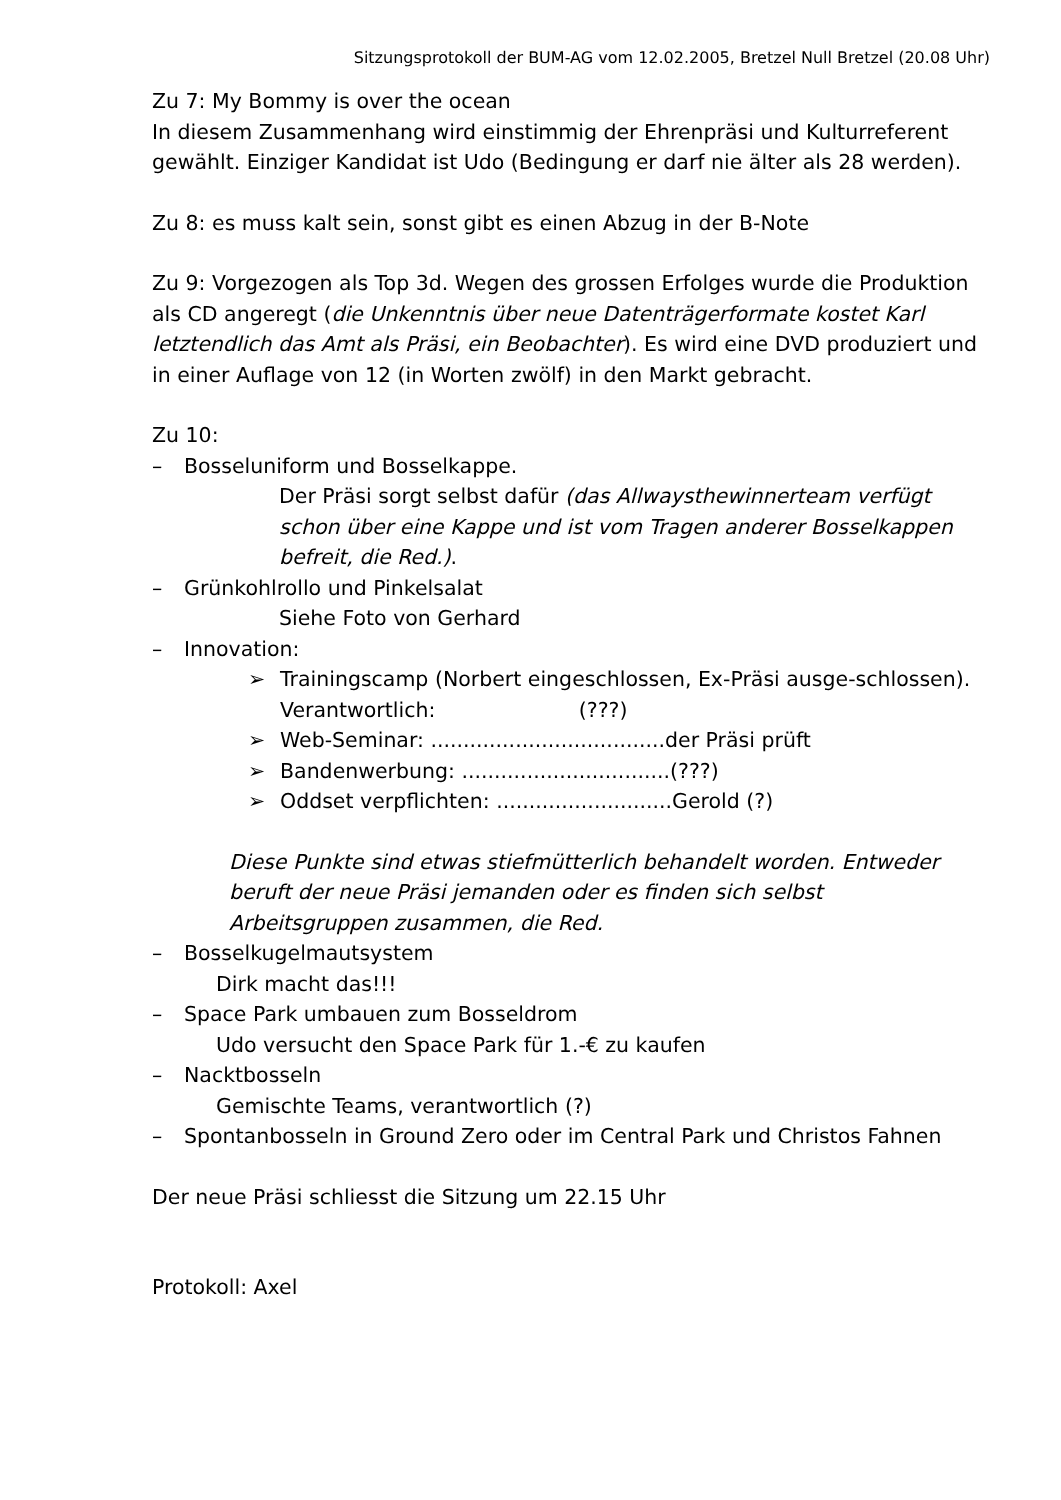Sitzungsprotokoll der BUM-AG vom 12.02.2005, Bretzel Null Bretzel (20.08 Uhr)
Zu 7: My Bommy is over the ocean
In diesem Zusammenhang wird einstimmig der Ehrenpräsi und Kulturreferent gewählt. Einziger Kandidat ist Udo (Bedingung er darf nie älter als 28 werden).
Zu 8: es muss kalt sein, sonst gibt es einen Abzug in der B-Note
Zu 9: Vorgezogen als Top 3d. Wegen des grossen Erfolges wurde die Produktion als CD angeregt (die Unkenntnis über neue Datenträgerformate kostet Karl letztendlich das Amt als Präsi, ein Beobachter). Es wird eine DVD produziert und in einer Auflage von 12 (in Worten zwölf) in den Markt gebracht.
Zu 10:
– Bosseluniform und Bosselkappe.
Der Präsi sorgt selbst dafür (das Allwaysthewinnerteam verfügt schon über eine Kappe und ist vom Tragen anderer Bosselkappen befreit, die Red.).
– Grünkohlrollo und Pinkelsalat
Siehe Foto von Gerhard
– Innovation:
➢ Trainingscamp (Norbert eingeschlossen, Ex-Präsi ausge-schlossen). Verantwortlich: (???)
➢ Web-Seminar: ....................................der Präsi prüft
➢ Bandenwerbung: ................................(???)
➢ Oddset verpflichten: ...........................Gerold (?)
Diese Punkte sind etwas stiefmütterlich behandelt worden. Entweder beruft der neue Präsi jemanden oder es finden sich selbst Arbeitsgruppen zusammen, die Red.
– Bosselkugelmautsystem
Dirk macht das!!!
– Space Park umbauen zum Bosseldrom
Udo versucht den Space Park für 1.-€ zu kaufen
– Nacktbosseln
Gemischte Teams, verantwortlich (?)
– Spontanbosseln in Ground Zero oder im Central Park und Christos Fahnen
Der neue Präsi schliesst die Sitzung um 22.15 Uhr
Protokoll: Axel